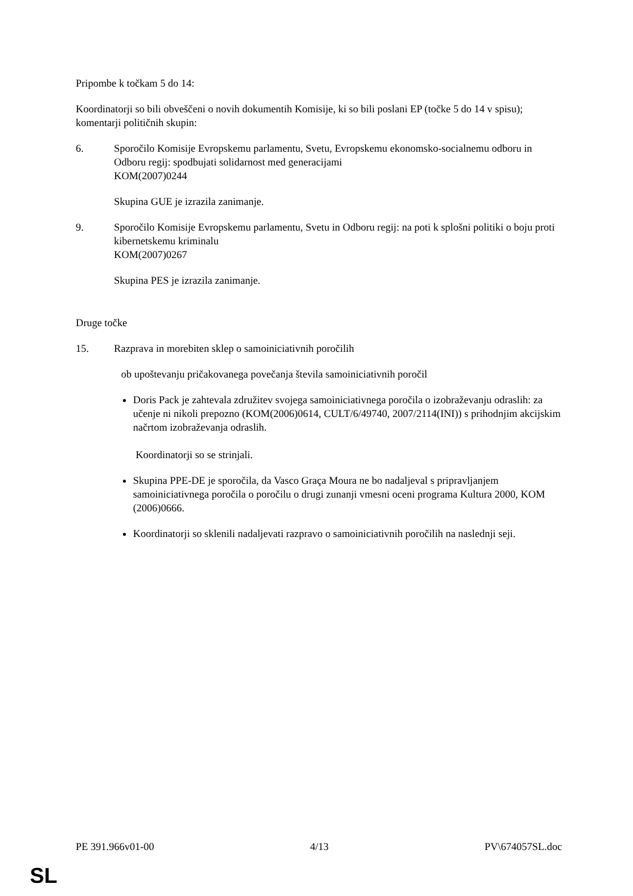Pripombe k točkam 5 do 14:
Koordinatorji so bili obveščeni o novih dokumentih Komisije, ki so bili poslani EP (točke 5 do 14 v spisu); komentarji političnih skupin:
6. Sporočilo Komisije Evropskemu parlamentu, Svetu, Evropskemu ekonomsko-socialnemu odboru in Odboru regij: spodbujati solidarnost med generacijami
KOM(2007)0244
Skupina GUE je izrazila zanimanje.
9. Sporočilo Komisije Evropskemu parlamentu, Svetu in Odboru regij: na poti k splošni politiki o boju proti kibernetskemu kriminalu
KOM(2007)0267
Skupina PES je izrazila zanimanje.
Druge točke
15. Razprava in morebiten sklep o samoiniciativnih poročilih
ob upoštevanju pričakovanega povečanja števila samoiniciativnih poročil
Doris Pack je zahtevala združitev svojega samoiniciativnega poročila o izobraževanju odraslih: za učenje ni nikoli prepozno (KOM(2006)0614, CULT/6/49740, 2007/2114(INI)) s prihodnjim akcijskim načrtom izobraževanja odraslih.
Koordinatorji so se strinjali.
Skupina PPE-DE je sporočila, da Vasco Graça Moura ne bo nadaljeval s pripravljanjem samoiniciativnega poročila o poročilu o drugi zunanji vmesni oceni programa Kultura 2000, KOM (2006)0666.
Koordinatorji so sklenili nadaljevati razpravo o samoiniciativnih poročilih na naslednji seji.
PE 391.966v01-00 4/13 PV\674057SL.doc
SL